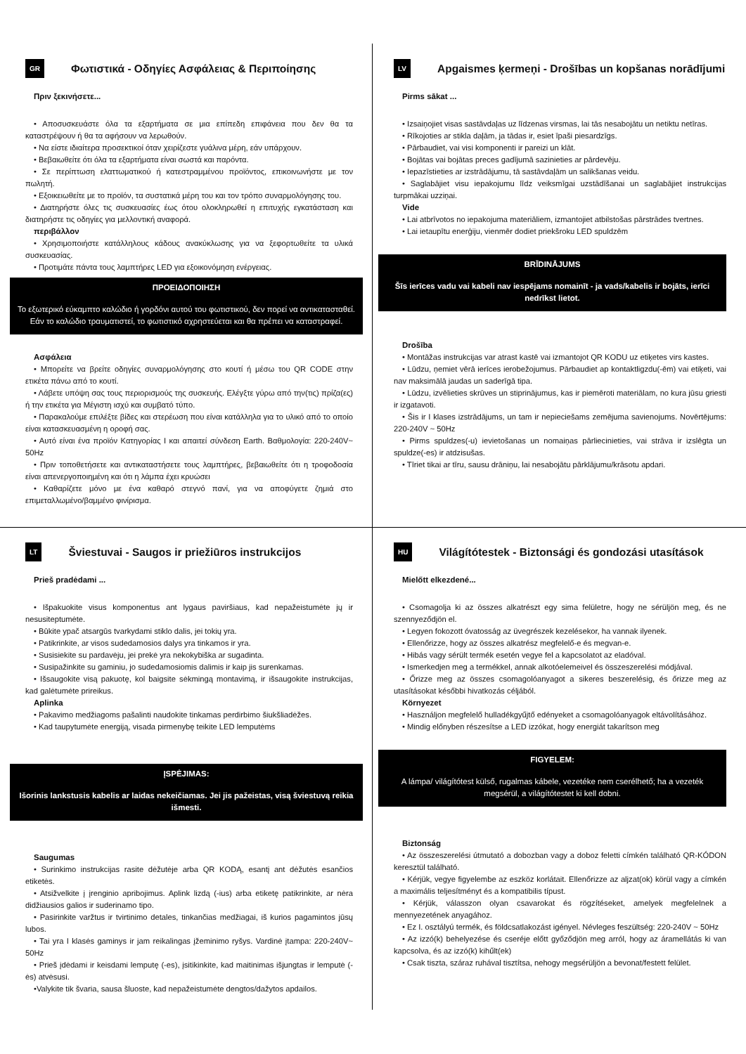GR Φωτιστικά - Οδηγίες Ασφάλειας & Περιποίησης
Πριν ξεκινήσετε...
• Αποσυσκευάστε όλα τα εξαρτήματα σε μια επίπεδη επιφάνεια που δεν θα τα καταστρέψουν ή θα τα αφήσουν να λερωθούν.
• Να είστε ιδιαίτερα προσεκτικοί όταν χειρίζεστε γυάλινα μέρη, εάν υπάρχουν.
• Βεβαιωθείτε ότι όλα τα εξαρτήματα είναι σωστά και παρόντα.
• Σε περίπτωση ελαττωματικού ή κατεστραμμένου προϊόντος, επικοινωνήστε με τον πωλητή.
• Εξοικειωθείτε με το προϊόν, τα συστατικά μέρη του και τον τρόπο συναρμολόγησης του.
• Διατηρήστε όλες τις συσκευασίες έως ότου ολοκληρωθεί η επιτυχής εγκατάσταση και διατηρήστε τις οδηγίες για μελλοντική αναφορά.
περιβάλλον
• Χρησιμοποιήστε κατάλληλους κάδους ανακύκλωσης για να ξεφορτωθείτε τα υλικά συσκευασίας.
• Προτιμάτε πάντα τους λαμπτήρες LED για εξοικονόμηση ενέργειας.
ΠΡΟΕΙΔΟΠΟΙΗΣΗ
Το εξωτερικό εύκαμπτο καλώδιο ή γορδόνι αυτού του φωτιστικού, δεν πορεί να αντικατασταθεί. Εάν το καλώδιο τραυματιστεί, το φωτιστικό αχρηστεύεται και θα πρέπει να καταστραφεί.
Ασφάλεια
• Μπορείτε να βρείτε οδηγίες συναρμολόγησης στο κουτί ή μέσω του QR CODE στην ετικέτα πάνω από το κουτί.
• Λάβετε υπόψη σας τους περιορισμούς της συσκευής. Ελέγξτε γύρω από την(τις) πρίζα(ες) ή την ετικέτα για Μέγιστη ισχύ και συμβατό τύπο.
• Παρακαλούμε επιλέξτε βίδες και στερέωση που είναι κατάλληλα για το υλικό από το οποίο είναι κατασκευασμένη η οροφή σας.
• Αυτό είναι ένα προϊόν Κατηγορίας I και απαιτεί σύνδεση Earth. Βαθμολογία: 220-240V~ 50Hz
• Πριν τοποθετήσετε και αντικαταστήσετε τους λαμπτήρες, βεβαιωθείτε ότι η τροφοδοσία είναι απενεργοποιημένη και ότι η λάμπα έχει κρυώσει
• Καθαρίζετε μόνο με ένα καθαρό στεγνό πανί, για να αποφύγετε ζημιά στο επιμεταλλωμένο/βαμμένο φινίρισμα.
LV Apgaismes ķermeņi - Drošības un kopšanas norādījumi
Pirms sākat ...
• Izsaiņojiet visas sastāvdaļas uz līdzenas virsmas, lai tās nesabojātu un netiktu netīras.
• Rīkojoties ar stikla daļām, ja tādas ir, esiet īpaši piesardzīgs.
• Pārbaudiet, vai visi komponenti ir pareizi un klāt.
• Bojātas vai bojātas preces gadījumā sazinieties ar pārdevēju.
• Iepazīstieties ar izstrādājumu, tā sastāvdaļām un salikšanas veidu.
• Saglabājiet visu iepakojumu līdz veiksmīgai uzstādīšanai un saglabājiet instrukcijas turpmākai uzziņai.
Vide
• Lai atbrīvotos no iepakojuma materiāliem, izmantojiet atbilstošas pārstrādes tvertnes.
• Lai ietaupītu enerģiju, vienmēr dodiet priekšroku LED spuldzēm
BRĪDINĀJUMS
Šīs ierīces vadu vai kabeli nav iespējams nomainīt - ja vads/kabelis ir bojāts, ierīci nedrīkst lietot.
Drošība
• Montāžas instrukcijas var atrast kastē vai izmantojot QR KODU uz etiķetes virs kastes.
• Lūdzu, ņemiet vērā ierīces ierobežojumus. Pārbaudiet ap kontaktligzdu(-ēm) vai etiķeti, vai nav maksimālā jaudas un saderīgā tipa.
• Lūdzu, izvēlieties skrūves un stiprinājumus, kas ir piemēroti materiālam, no kura jūsu griesti ir izgatavoti.
• Šis ir I klases izstrādājums, un tam ir nepieciešams zemējuma savienojums. Novērtējums: 220-240V ~ 50Hz
• Pirms spuldzes(-u) ievietošanas un nomaiņas pārliecinieties, vai strāva ir izslēgta un spuldze(-es) ir atdzisušas.
• Tīriet tikai ar tīru, sausu drāniņu, lai nesabojātu pārklājumu/krāsotu apdari.
LT Šviestuvai - Saugos ir priežiūros instrukcijos
Prieš pradėdami ...
• Išpakuokite visus komponentus ant lygaus paviršiaus, kad nepažeistumėte jų ir nesusiteptumėte.
• Būkite ypač atsargūs tvarkydami stiklo dalis, jei tokių yra.
• Patikrinkite, ar visos sudedamosios dalys yra tinkamos ir yra.
• Susisiekite su pardavėju, jei prekė yra nekokybiška ar sugadinta.
• Susipažinkite su gaminiu, jo sudedamosiomis dalimis ir kaip jis surenkamas.
• Išsaugokite visą pakuotę, kol baigsite sėkmingą montavimą, ir išsaugokite instrukcijas, kad galėtumėte prireikus.
Aplinka
• Pakavimo medžiagoms pašalinti naudokite tinkamas perdirbimo šiukšliadėžes.
• Kad taupytumėte energiją, visada pirmenybę teikite LED lemputėms
ĮSPĖJIMAS:
Išorinis lankstusis kabelis ar laidas nekeičiamas. Jei jis pažeistas, visą šviestuvą reikia išmesti.
Saugumas
• Surinkimo instrukcijas rasite dėžutėje arba QR KODĄ, esantį ant dėžutės esančios etiketės.
• Atsižvelkite į įrenginio apribojimus. Aplink lizdą (-ius) arba etiketę patikrinkite, ar nėra didžiausios galios ir suderinamo tipo.
• Pasirinkite varžtus ir tvirtinimo detales, tinkančias medžiagai, iš kurios pagamintos jūsų lubos.
• Tai yra I klasės gaminys ir jam reikalingas įžeminimo ryšys. Vardinė įtampa: 220-240V~ 50Hz
• Prieš įdėdami ir keisdami lemputę (-es), įsitikinkite, kad maitinimas išjungtas ir lemputė (-ės) atvėsusi.
•Valykite tik švaria, sausa šluoste, kad nepažeistumėte dengtos/dažytos apdailos.
HU Világítótestek - Biztonsági és gondozási utasítások
Mielőtt elkezdené...
• Csomagolja ki az összes alkatrészt egy sima felületre, hogy ne sérüljön meg, és ne szennyeződjön el.
• Legyen fokozott óvatosság az üvegrészek kezelésekor, ha vannak ilyenek.
• Ellenőrizze, hogy az összes alkatrész megfelelő-e és megvan-e.
• Hibás vagy sérült termék esetén vegye fel a kapcsolatot az eladóval.
• Ismerkedjen meg a termékkel, annak alkotóelemeivel és összeszerelési módjával.
• Őrizze meg az összes csomagolóanyagot a sikeres beszerelésig, és őrizze meg az utasításokat későbbi hivatkozás céljából.
Környezet
• Használjon megfelelő hulladékgyűjtő edényeket a csomagolóanyagok eltávolításához.
• Mindig előnyben részesítse a LED izzókat, hogy energiát takarítson meg
FIGYELEM:
A lámpa/ világítótest külső, rugalmas kábele, vezetéke nem cserélhető; ha a vezeték megsérül, a világítótestet ki kell dobni.
Biztonság
• Az összeszerelési útmutató a dobozban vagy a doboz feletti címkén található QR-KÓDON keresztül található.
• Kérjük, vegye figyelembe az eszköz korlátait. Ellenőrizze az aljzat(ok) körül vagy a címkén a maximális teljesítményt és a kompatibilis típust.
• Kérjük, válasszon olyan csavarokat és rögzítéseket, amelyek megfelelnek a mennyezetének anyagához.
• Ez I. osztályú termék, és földcsatlakozást igényel. Névleges feszültség: 220-240V ~ 50Hz
• Az izzó(k) behelyezése és cseréje előtt győződjön meg arról, hogy az áramellátás ki van kapcsolva, és az izzó(k) kihűlt(ek)
• Csak tiszta, száraz ruhával tisztítsa, nehogy megsérüljön a bevonat/festett felület.